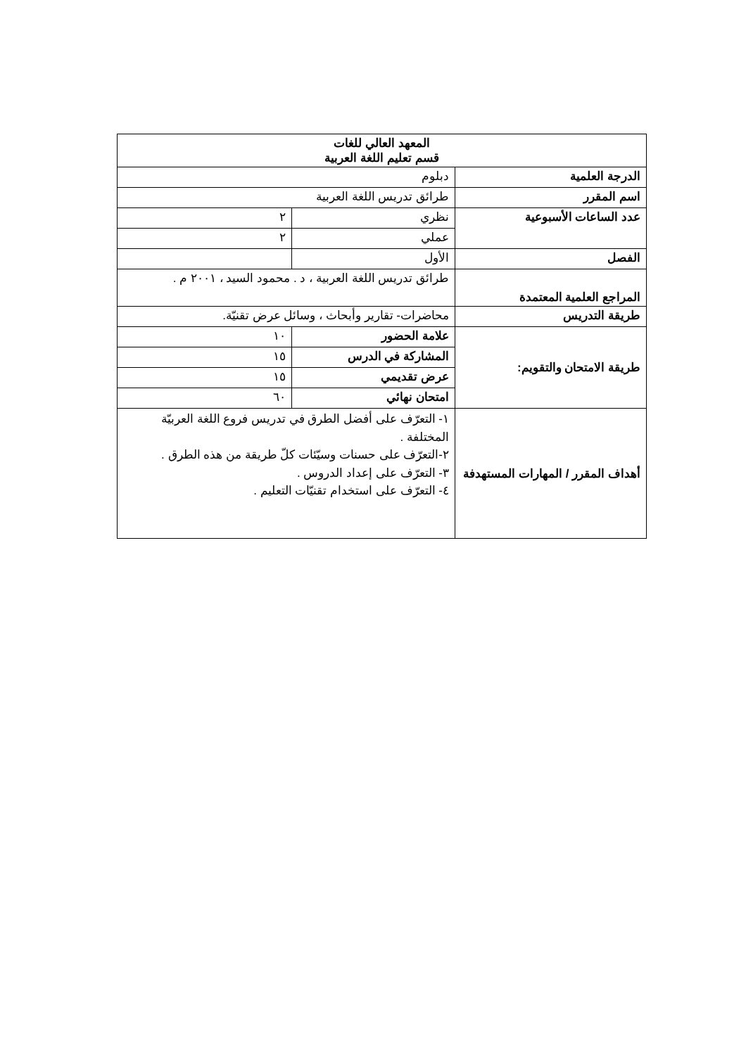| المعهد العالي للغات قسم تعليم اللغة العربية | | |
| الدرجة العلمية | دبلوم | |
| اسم المقرر | طرائق تدريس اللغة العربية | |
| عدد الساعات الأسبوعية | نظري | ٢ |
| | عملي | ٢ |
| الفصل | الأول | |
| المراجع العلمية المعتمدة | طرائق تدريس اللغة العربية ، د . محمود السيد ، ٢٠٠١ م . | |
| طريقة التدريس | محاضرات- تقارير وأبحاث ، وسائل عرض تقنيّة. | |
| طريقة الامتحان والتقويم: | علامة الحضور | ١٠ |
| | المشاركة في الدرس | ١٥ |
| | عرض تقديمي | ١٥ |
| | امتحان نهائي | ٦٠ |
| أهداف المقرر / المهارات المستهدفة | ١- التعرّف على أفضل الطرق في تدريس فروع اللغة العربيّة المختلفة . ٢-التعرّف على حسنات وسيّئات كلّ طريقة من هذه الطرق . ٣- التعرّف على إعداد الدروس . ٤- التعرّف على استخدام تقنيّات التعليم . | |